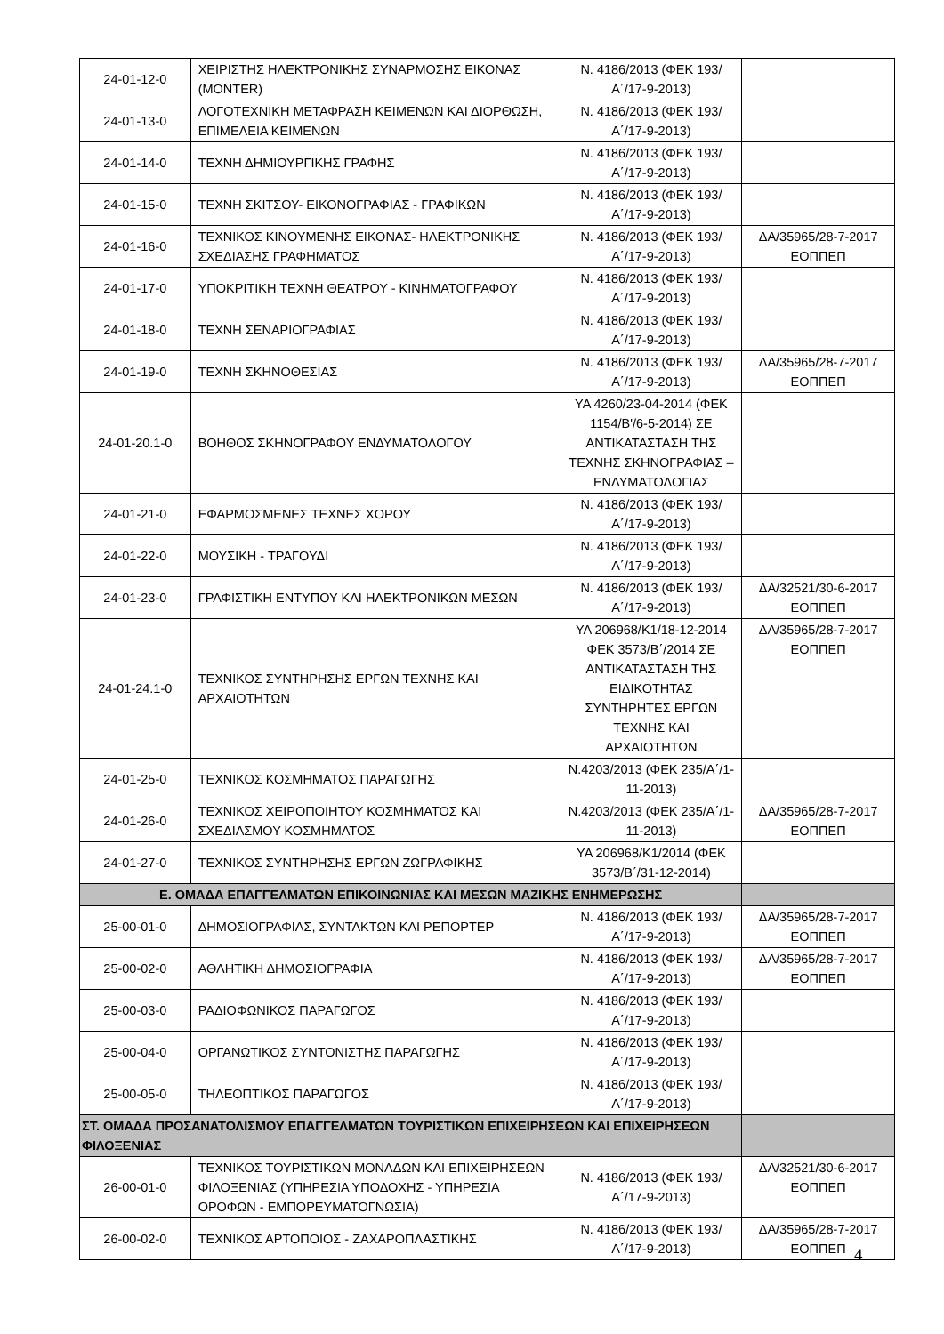| 24-01-12-0 | ΧΕΙΡΙΣΤΗΣ ΗΛΕΚΤΡΟΝΙΚΗΣ ΣΥΝΑΡΜΟΣΗΣ ΕΙΚΟΝΑΣ (MONTER) | Ν. 4186/2013 (ΦΕΚ 193/Α΄/17-9-2013) | |
| 24-01-13-0 | ΛΟΓΟΤΕΧΝΙΚΗ ΜΕΤΑΦΡΑΣΗ ΚΕΙΜΕΝΩΝ ΚΑΙ ΔΙΟΡΘΩΣΗ, ΕΠΙΜΕΛΕΙΑ ΚΕΙΜΕΝΩΝ | Ν. 4186/2013 (ΦΕΚ 193/Α΄/17-9-2013) | |
| 24-01-14-0 | ΤΕΧΝΗ ΔΗΜΙΟΥΡΓΙΚΗΣ ΓΡΑΦΗΣ | Ν. 4186/2013 (ΦΕΚ 193/Α΄/17-9-2013) | |
| 24-01-15-0 | ΤΕΧΝΗ ΣΚΙΤΣΟΥ- ΕΙΚΟΝΟΓΡΑΦΙΑΣ - ΓΡΑΦΙΚΩΝ | Ν. 4186/2013 (ΦΕΚ 193/Α΄/17-9-2013) | |
| 24-01-16-0 | ΤΕΧΝΙΚΟΣ ΚΙΝΟΥΜΕΝΗΣ ΕΙΚΟΝΑΣ- ΗΛΕΚΤΡΟΝΙΚΗΣ ΣΧΕΔΙΑΣΗΣ ΓΡΑΦΗΜΑΤΟΣ | Ν. 4186/2013 (ΦΕΚ 193/Α΄/17-9-2013) | ΔΑ/35965/28-7-2017 ΕΟΠΠΕΠ |
| 24-01-17-0 | ΥΠΟΚΡΙΤΙΚΗ ΤΕΧΝΗ ΘΕΑΤΡΟΥ - ΚΙΝΗΜΑΤΟΓΡΑΦΟΥ | Ν. 4186/2013 (ΦΕΚ 193/Α΄/17-9-2013) | |
| 24-01-18-0 | ΤΕΧΝΗ ΣΕΝΑΡΙΟΓΡΑΦΙΑΣ | Ν. 4186/2013 (ΦΕΚ 193/Α΄/17-9-2013) | |
| 24-01-19-0 | ΤΕΧΝΗ ΣΚΗΝΟΘΕΣΙΑΣ | Ν. 4186/2013 (ΦΕΚ 193/Α΄/17-9-2013) | ΔΑ/35965/28-7-2017 ΕΟΠΠΕΠ |
| 24-01-20.1-0 | ΒΟΗΘΟΣ ΣΚΗΝΟΓΡΑΦΟΥ ΕΝΔΥΜΑΤΟΛΟΓΟΥ | ΥΑ 4260/23-04-2014 (ΦΕΚ 1154/Β'/6-5-2014) ΣΕ ΑΝΤΙΚΑΤΑΣΤΑΣΗ ΤΗΣ ΤΕΧΝΗΣ ΣΚΗΝΟΓΡΑΦΙΑΣ – ΕΝΔΥΜΑΤΟΛΟΓΙΑΣ | |
| 24-01-21-0 | ΕΦΑΡΜΟΣΜΕΝΕΣ ΤΕΧΝΕΣ ΧΟΡΟΥ | Ν. 4186/2013 (ΦΕΚ 193/Α΄/17-9-2013) | |
| 24-01-22-0 | ΜΟΥΣΙΚΗ - ΤΡΑΓΟΥΔΙ | Ν. 4186/2013 (ΦΕΚ 193/Α΄/17-9-2013) | |
| 24-01-23-0 | ΓΡΑΦΙΣΤΙΚΗ ΕΝΤΥΠΟΥ ΚΑΙ ΗΛΕΚΤΡΟΝΙΚΩΝ ΜΕΣΩΝ | Ν. 4186/2013 (ΦΕΚ 193/Α΄/17-9-2013) | ΔΑ/32521/30-6-2017 ΕΟΠΠΕΠ |
| 24-01-24.1-0 | ΤΕΧΝΙΚΟΣ ΣΥΝΤΗΡΗΣΗΣ ΕΡΓΩΝ ΤΕΧΝΗΣ ΚΑΙ ΑΡΧΑΙΟΤΗΤΩΝ | ΥΑ 206968/Κ1/18-12-2014 ΦΕΚ 3573/Β΄/2014 ΣΕ ΑΝΤΙΚΑΤΑΣΤΑΣΗ ΤΗΣ ΕΙΔΙΚΟΤΗΤΑΣ ΣΥΝΤΗΡΗΤΕΣ ΕΡΓΩΝ ΤΕΧΝΗΣ ΚΑΙ ΑΡΧΑΙΟΤΗΤΩΝ | ΔΑ/35965/28-7-2017 ΕΟΠΠΕΠ |
| 24-01-25-0 | ΤΕΧΝΙΚΟΣ ΚΟΣΜΗΜΑΤΟΣ ΠΑΡΑΓΩΓΗΣ | Ν.4203/2013 (ΦΕΚ 235/Α΄/1-11-2013) | |
| 24-01-26-0 | ΤΕΧΝΙΚΟΣ ΧΕΙΡΟΠΟΙΗΤΟΥ ΚΟΣΜΗΜΑΤΟΣ ΚΑΙ ΣΧΕΔΙΑΣΜΟΥ ΚΟΣΜΗΜΑΤΟΣ | Ν.4203/2013 (ΦΕΚ 235/Α΄/1-11-2013) | ΔΑ/35965/28-7-2017 ΕΟΠΠΕΠ |
| 24-01-27-0 | ΤΕΧΝΙΚΟΣ ΣΥΝΤΗΡΗΣΗΣ ΕΡΓΩΝ ΖΩΓΡΑΦΙΚΗΣ | ΥΑ 206968/Κ1/2014 (ΦΕΚ 3573/Β΄/31-12-2014) | |
| Ε. ΟΜΑΔΑ ΕΠΑΓΓΕΛΜΑΤΩΝ ΕΠΙΚΟΙΝΩΝΙΑΣ ΚΑΙ ΜΕΣΩΝ ΜΑΖΙΚΗΣ ΕΝΗΜΕΡΩΣΗΣ | | | |
| 25-00-01-0 | ΔΗΜΟΣΙΟΓΡΑΦΙΑΣ, ΣΥΝΤΑΚΤΩΝ ΚΑΙ ΡΕΠΟΡΤΕΡ | Ν. 4186/2013 (ΦΕΚ 193/Α΄/17-9-2013) | ΔΑ/35965/28-7-2017 ΕΟΠΠΕΠ |
| 25-00-02-0 | ΑΘΛΗΤΙΚΗ ΔΗΜΟΣΙΟΓΡΑΦΙΑ | Ν. 4186/2013 (ΦΕΚ 193/Α΄/17-9-2013) | ΔΑ/35965/28-7-2017 ΕΟΠΠΕΠ |
| 25-00-03-0 | ΡΑΔΙΟΦΩΝΙΚΟΣ ΠΑΡΑΓΩΓΟΣ | Ν. 4186/2013 (ΦΕΚ 193/Α΄/17-9-2013) | |
| 25-00-04-0 | ΟΡΓΑΝΩΤΙΚΟΣ ΣΥΝΤΟΝΙΣΤΗΣ ΠΑΡΑΓΩΓΗΣ | Ν. 4186/2013 (ΦΕΚ 193/Α΄/17-9-2013) | |
| 25-00-05-0 | ΤΗΛΕΟΠΤΙΚΟΣ ΠΑΡΑΓΩΓΟΣ | Ν. 4186/2013 (ΦΕΚ 193/Α΄/17-9-2013) | |
| ΣΤ. ΟΜΑΔΑ ΠΡΟΣΑΝΑΤΟΛΙΣΜΟΥ ΕΠΑΓΓΕΛΜΑΤΩΝ ΤΟΥΡΙΣΤΙΚΩΝ ΕΠΙΧΕΙΡΗΣΕΩΝ ΚΑΙ ΕΠΙΧΕΙΡΗΣΕΩΝ ΦΙΛΟΞΕΝΙΑΣ | | | |
| 26-00-01-0 | ΤΕΧΝΙΚΟΣ ΤΟΥΡΙΣΤΙΚΩΝ ΜΟΝΑΔΩΝ ΚΑΙ ΕΠΙΧΕΙΡΗΣΕΩΝ ΦΙΛΟΞΕΝΙΑΣ (ΥΠΗΡΕΣΙΑ ΥΠΟΔΟΧΗΣ - ΥΠΗΡΕΣΙΑ ΟΡΟΦΩΝ - ΕΜΠΟΡΕΥΜΑΤΟΓΝΩΣΙΑ) | Ν. 4186/2013 (ΦΕΚ 193/Α΄/17-9-2013) | ΔΑ/32521/30-6-2017 ΕΟΠΠΕΠ |
| 26-00-02-0 | ΤΕΧΝΙΚΟΣ ΑΡΤΟΠΟΙΟΣ - ΖΑΧΑΡΟΠΛΑΣΤΙΚΗΣ | Ν. 4186/2013 (ΦΕΚ 193/Α΄/17-9-2013) | ΔΑ/35965/28-7-2017 ΕΟΠΠΕΠ |
4